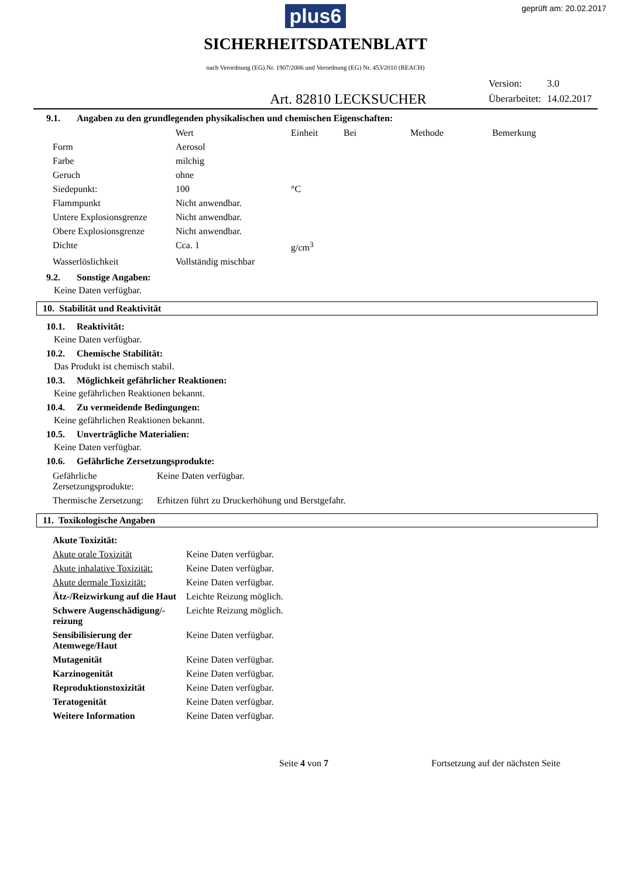plus6 geprüft am: 20.02.2017
SICHERHEITSDATENBLATT
nach Verordnung (EG) Nr. 1907/2006 und Verordnung (EG) Nr. 453/2010 (REACH)
Art. 82810 LECKSUCHER
| Version: | 3.0 |
| Überarbeitet: | 14.02.2017 |
9.1. Angaben zu den grundlegenden physikalischen und chemischen Eigenschaften:
| | Wert | Einheit | Bei | Methode | Bemerkung |
| --- | --- | --- | --- | --- | --- |
| Form | Aerosol | | | | |
| Farbe | milchig | | | | |
| Geruch | ohne | | | | |
| Siedepunkt: | 100 | °C | | | |
| Flammpunkt | Nicht anwendbar. | | | | |
| Untere Explosionsgrenze | Nicht anwendbar. | | | | |
| Obere Explosionsgrenze | Nicht anwendbar. | | | | |
| Dichte | Cca. 1 | g/cm<sup>3</sup> | | | |
| Wasserlöslichkeit | Vollständig mischbar | | | | |
9.2. Sonstige Angaben:
Keine Daten verfügbar.
10. Stabilität und Reaktivität
10.1. Reaktivität:
Keine Daten verfügbar.
10.2. Chemische Stabilität:
Das Produkt ist chemisch stabil.
10.3. Möglichkeit gefährlicher Reaktionen:
Keine gefährlichen Reaktionen bekannt.
10.4. Zu vermeidende Bedingungen:
Keine gefährlichen Reaktionen bekannt.
10.5. Unverträgliche Materialien:
Keine Daten verfügbar.
10.6. Gefährliche Zersetzungsprodukte:
| Gefährliche Zersetzungsprodukte: | Keine Daten verfügbar. |
| Thermische Zersetzung: | Erhitzen führt zu Druckerhöhung und Berstgefahr. |
11. Toxikologische Angaben
| Akute Toxizität: | |
| Akute orale Toxizität | Keine Daten verfügbar. |
| Akute inhalative Toxizität: | Keine Daten verfügbar. |
| Akute dermale Toxizität: | Keine Daten verfügbar. |
| Ätz-/Reizwirkung auf die Haut | Leichte Reizung möglich. |
| Schwere Augenschädigung/-reizung | Leichte Reizung möglich. |
| Sensibilisierung der Atemwege/Haut | Keine Daten verfügbar. |
| Mutagenität | Keine Daten verfügbar. |
| Karzinogenität | Keine Daten verfügbar. |
| Reproduktionstoxizität | Keine Daten verfügbar. |
| Teratogenität | Keine Daten verfügbar. |
| Weitere Information | Keine Daten verfügbar. |
Seite 4 von 7 Fortsetzung auf der nächsten Seite